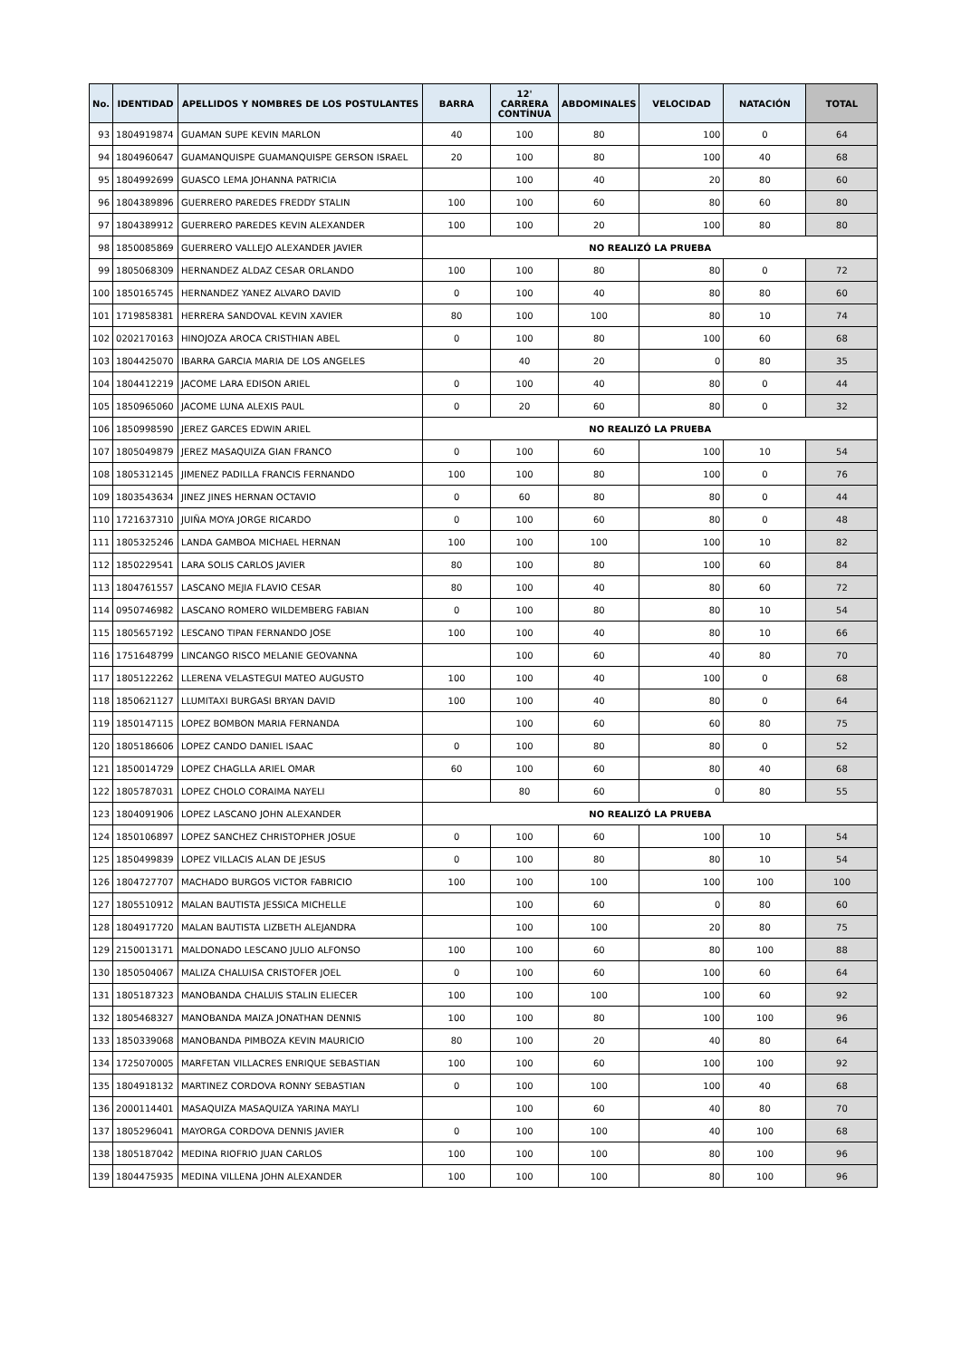| No. | IDENTIDAD | APELLIDOS Y NOMBRES DE LOS POSTULANTES | BARRA | 12' CARRERA CONTÍNUA | ABDOMINALES | VELOCIDAD | NATACIÓN | TOTAL |
| --- | --- | --- | --- | --- | --- | --- | --- | --- |
| 93 | 1804919874 | GUAMAN SUPE KEVIN MARLON | 40 | 100 | 80 | 100 | 0 | 64 |
| 94 | 1804960647 | GUAMANQUISPE GUAMANQUISPE GERSON ISRAEL | 20 | 100 | 80 | 100 | 40 | 68 |
| 95 | 1804992699 | GUASCO LEMA JOHANNA PATRICIA | | 100 | 40 | 20 | 80 | 60 |
| 96 | 1804389896 | GUERRERO PAREDES FREDDY STALIN | 100 | 100 | 60 | 80 | 60 | 80 |
| 97 | 1804389912 | GUERRERO PAREDES KEVIN ALEXANDER | 100 | 100 | 20 | 100 | 80 | 80 |
| 98 | 1850085869 | GUERRERO VALLEJO ALEXANDER JAVIER | NO REALIZÓ LA PRUEBA | | | | | |
| 99 | 1805068309 | HERNANDEZ ALDAZ CESAR ORLANDO | 100 | 100 | 80 | 80 | 0 | 72 |
| 100 | 1850165745 | HERNANDEZ YANEZ ALVARO DAVID | 0 | 100 | 40 | 80 | 80 | 60 |
| 101 | 1719858381 | HERRERA SANDOVAL KEVIN XAVIER | 80 | 100 | 100 | 80 | 10 | 74 |
| 102 | 0202170163 | HINOJOZA AROCA CRISTHIAN ABEL | 0 | 100 | 80 | 100 | 60 | 68 |
| 103 | 1804425070 | IBARRA GARCIA MARIA DE LOS ANGELES | | 40 | 20 | 0 | 80 | 35 |
| 104 | 1804412219 | JACOME LARA EDISON ARIEL | 0 | 100 | 40 | 80 | 0 | 44 |
| 105 | 1850965060 | JACOME LUNA ALEXIS PAUL | 0 | 20 | 60 | 80 | 0 | 32 |
| 106 | 1850998590 | JEREZ GARCES EDWIN ARIEL | NO REALIZÓ LA PRUEBA | | | | | |
| 107 | 1805049879 | JEREZ MASAQUIZA GIAN FRANCO | 0 | 100 | 60 | 100 | 10 | 54 |
| 108 | 1805312145 | JIMENEZ PADILLA FRANCIS FERNANDO | 100 | 100 | 80 | 100 | 0 | 76 |
| 109 | 1803543634 | JINEZ JINES HERNAN OCTAVIO | 0 | 60 | 80 | 80 | 0 | 44 |
| 110 | 1721637310 | JUIÑA MOYA JORGE RICARDO | 0 | 100 | 60 | 80 | 0 | 48 |
| 111 | 1805325246 | LANDA GAMBOA MICHAEL HERNAN | 100 | 100 | 100 | 100 | 10 | 82 |
| 112 | 1850229541 | LARA SOLIS CARLOS JAVIER | 80 | 100 | 80 | 100 | 60 | 84 |
| 113 | 1804761557 | LASCANO MEJIA FLAVIO CESAR | 80 | 100 | 40 | 80 | 60 | 72 |
| 114 | 0950746982 | LASCANO ROMERO WILDEMBERG FABIAN | 0 | 100 | 80 | 80 | 10 | 54 |
| 115 | 1805657192 | LESCANO TIPAN FERNANDO JOSE | 100 | 100 | 40 | 80 | 10 | 66 |
| 116 | 1751648799 | LINCANGO RISCO MELANIE GEOVANNA | | 100 | 60 | 40 | 80 | 70 |
| 117 | 1805122262 | LLERENA VELASTEGUI MATEO AUGUSTO | 100 | 100 | 40 | 100 | 0 | 68 |
| 118 | 1850621127 | LLUMITAXI BURGASI BRYAN DAVID | 100 | 100 | 40 | 80 | 0 | 64 |
| 119 | 1850147115 | LOPEZ BOMBON MARIA FERNANDA | | 100 | 60 | 60 | 80 | 75 |
| 120 | 1805186606 | LOPEZ CANDO DANIEL ISAAC | 0 | 100 | 80 | 80 | 0 | 52 |
| 121 | 1850014729 | LOPEZ CHAGLLA ARIEL OMAR | 60 | 100 | 60 | 80 | 40 | 68 |
| 122 | 1805787031 | LOPEZ CHOLO CORAIMA NAYELI | | 80 | 60 | 0 | 80 | 55 |
| 123 | 1804091906 | LOPEZ LASCANO JOHN ALEXANDER | NO REALIZÓ LA PRUEBA | | | | | |
| 124 | 1850106897 | LOPEZ SANCHEZ CHRISTOPHER JOSUE | 0 | 100 | 60 | 100 | 10 | 54 |
| 125 | 1850499839 | LOPEZ VILLACIS ALAN DE JESUS | 0 | 100 | 80 | 80 | 10 | 54 |
| 126 | 1804727707 | MACHADO BURGOS VICTOR FABRICIO | 100 | 100 | 100 | 100 | 100 | 100 |
| 127 | 1805510912 | MALAN BAUTISTA JESSICA MICHELLE | | 100 | 60 | 0 | 80 | 60 |
| 128 | 1804917720 | MALAN BAUTISTA LIZBETH ALEJANDRA | | 100 | 100 | 20 | 80 | 75 |
| 129 | 2150013171 | MALDONADO LESCANO JULIO ALFONSO | 100 | 100 | 60 | 80 | 100 | 88 |
| 130 | 1850504067 | MALIZA CHALUISA CRISTOFER JOEL | 0 | 100 | 60 | 100 | 60 | 64 |
| 131 | 1805187323 | MANOBANDA CHALUIS STALIN ELIECER | 100 | 100 | 100 | 100 | 60 | 92 |
| 132 | 1805468327 | MANOBANDA MAIZA JONATHAN DENNIS | 100 | 100 | 80 | 100 | 100 | 96 |
| 133 | 1850339068 | MANOBANDA PIMBOZA KEVIN MAURICIO | 80 | 100 | 20 | 40 | 80 | 64 |
| 134 | 1725070005 | MARFETAN VILLACRES ENRIQUE SEBASTIAN | 100 | 100 | 60 | 100 | 100 | 92 |
| 135 | 1804918132 | MARTINEZ CORDOVA RONNY SEBASTIAN | 0 | 100 | 100 | 100 | 40 | 68 |
| 136 | 2000114401 | MASAQUIZA MASAQUIZA YARINA MAYLI | | 100 | 60 | 40 | 80 | 70 |
| 137 | 1805296041 | MAYORGA CORDOVA DENNIS JAVIER | 0 | 100 | 100 | 40 | 100 | 68 |
| 138 | 1805187042 | MEDINA RIOFRIO JUAN CARLOS | 100 | 100 | 100 | 80 | 100 | 96 |
| 139 | 1804475935 | MEDINA VILLENA JOHN ALEXANDER | 100 | 100 | 100 | 80 | 100 | 96 |